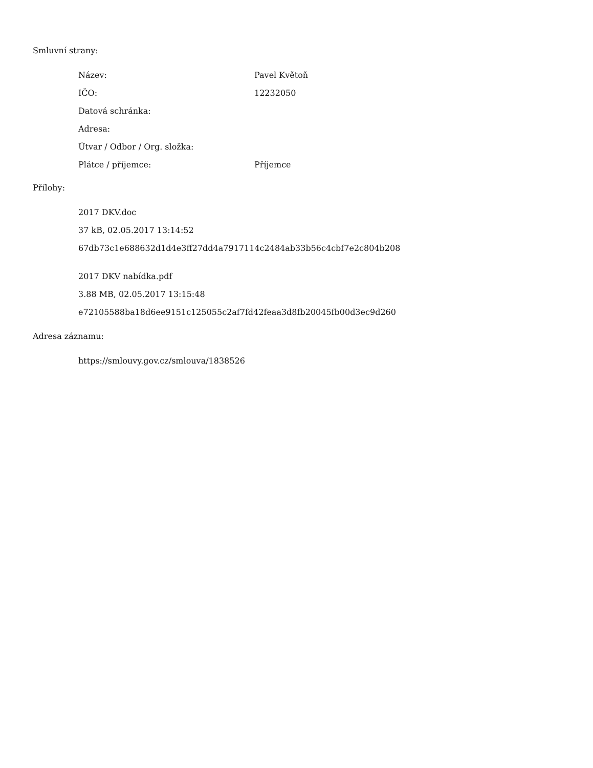Smluvní strany:
| Název: | Pavel Květoň |
| IČO: | 12232050 |
| Datová schránka: | |
| Adresa: | |
| Útvar / Odbor / Org. složka: | |
| Plátce / příjemce: | Příjemce |
Přílohy:
2017 DKV.doc
37 kB, 02.05.2017 13:14:52
67db73c1e688632d1d4e3ff27dd4a7917114c2484ab33b56c4cbf7e2c804b208
2017 DKV nabídka.pdf
3.88 MB, 02.05.2017 13:15:48
e72105588ba18d6ee9151c125055c2af7fd42feaa3d8fb20045fb00d3ec9d260
Adresa záznamu:
https://smlouvy.gov.cz/smlouva/1838526